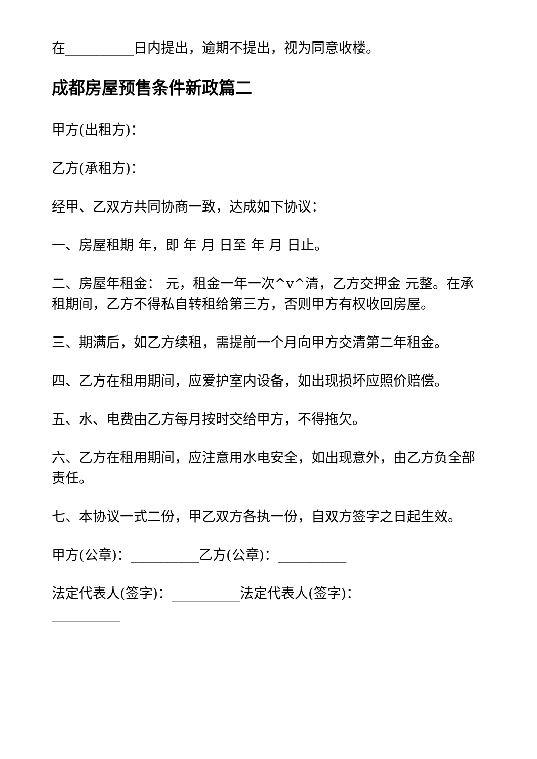在__________日内提出，逾期不提出，视为同意收楼。
成都房屋预售条件新政篇二
甲方(出租方)：
乙方(承租方)：
经甲、乙双方共同协商一致，达成如下协议：
一、房屋租期 年，即 年 月 日至 年 月 日止。
二、房屋年租金： 元，租金一年一次^v^清，乙方交押金 元整。在承租期间，乙方不得私自转租给第三方，否则甲方有权收回房屋。
三、期满后，如乙方续租，需提前一个月向甲方交清第二年租金。
四、乙方在租用期间，应爱护室内设备，如出现损坏应照价赔偿。
五、水、电费由乙方每月按时交给甲方，不得拖欠。
六、乙方在租用期间，应注意用水电安全，如出现意外，由乙方负全部责任。
七、本协议一式二份，甲乙双方各执一份，自双方签字之日起生效。
甲方(公章)：__________乙方(公章)：__________
法定代表人(签字)：__________法定代表人(签字)：__________